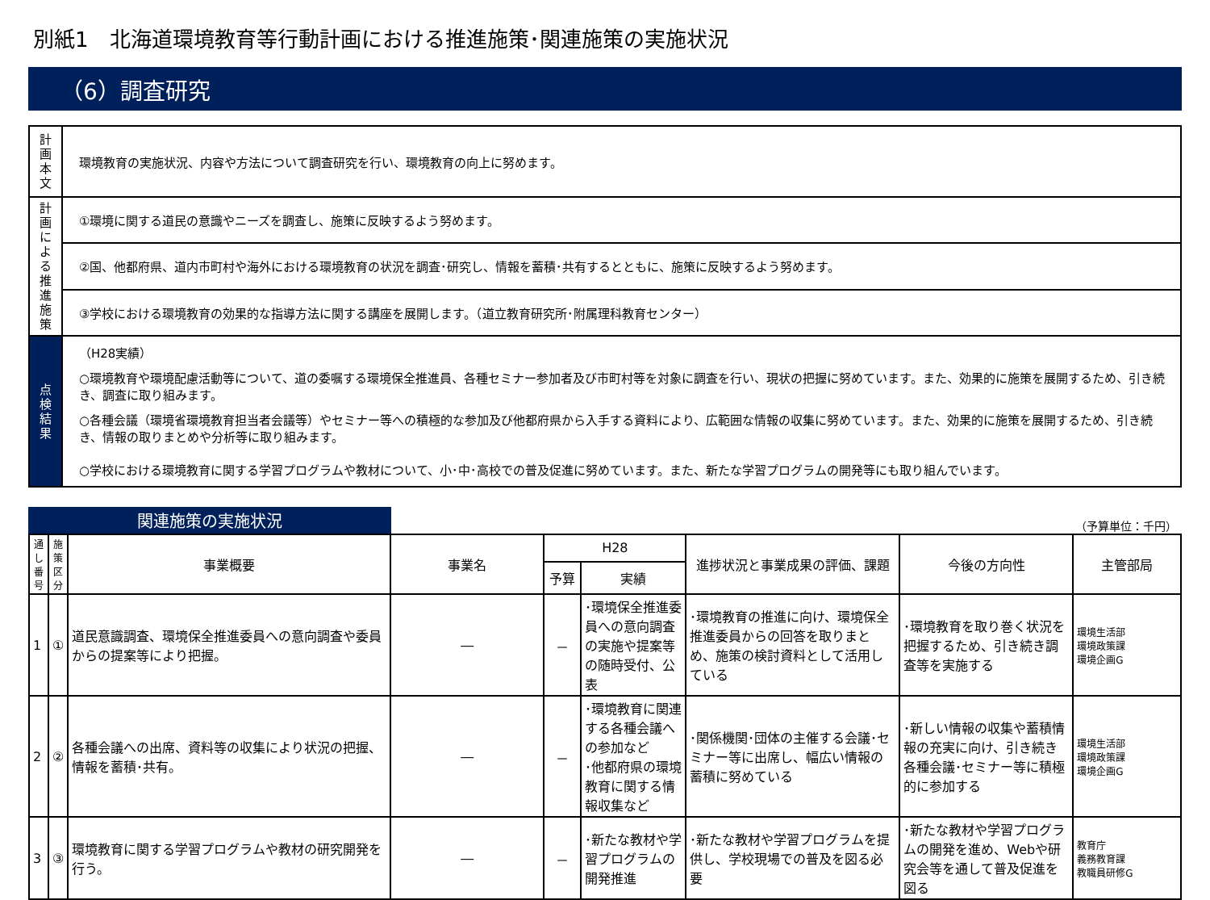別紙1　北海道環境教育等行動計画における推進施策･関連施策の実施状況
（6）調査研究
| 計 画 本 文 | 環境教育の実施状況、内容や方法について調査研究を行い、環境教育の向上に努めます。 |
| 計画による推進施策 | ①環境に関する道民の意識やニーズを調査し、施策に反映するよう努めます。 |
| | ②国、他都府県、道内市町村や海外における環境教育の状況を調査･研究し、情報を蓄積･共有するとともに、施策に反映するよう努めます。 |
| | ③学校における環境教育の効果的な指導方法に関する講座を展開します。（道立教育研究所･附属理科教育センター） |
| 点 検 結 果 | （H28実績） ○環境教育や環境配慮活動等について、道の委嘱する環境保全推進員、各種セミナー参加者及び市町村等を対象に調査を行い、現状の把握に努めています。また、効果的に施策を展開するため、引き続き、調査に取り組みます。 ○各種会議（環境省環境教育担当者会議等）やセミナー等への積極的な参加及び他都府県から入手する資料により、広範囲な情報の収集に努めています。また、効果的に施策を展開するため、引き続き、情報の取りまとめや分析等に取り組みます。 ○学校における環境教育に関する学習プログラムや教材について、小･中･高校での普及促進に努めています。また、新たな学習プログラムの開発等にも取り組んでいます。 |
関連施策の実施状況
（予算単位：千円）
| 通し番号 | 施策区分 | 事業概要 | 事業名 | H28 | | 進捗状況と事業成果の評価、課題 | 今後の方向性 | 主管部局 |
| --- | --- | --- | --- | --- | --- | --- | --- | --- |
| | | | | 予算 | 実績 | | | |
| 1 | ① | 道民意識調査、環境保全推進委員への意向調査や委員からの提案等により把握。 | ― | － | ･環境保全推進委員への意向調査の実施や提案等の随時受付、公表 | ･環境教育の推進に向け、環境保全推進委員からの回答を取りまとめ、施策の検討資料として活用している | ･環境教育を取り巻く状況を把握するため、引き続き調査等を実施する | 環境生活部 環境政策課 環境企画G |
| 2 | ② | 各種会議への出席、資料等の収集により状況の把握、情報を蓄積･共有。 | ― | － | ･環境教育に関連する各種会議への参加など ･他都府県の環境教育に関する情報収集など | ･関係機関･団体の主催する会議･セミナー等に出席し、幅広い情報の蓄積に努めている | ･新しい情報の収集や蓄積情報の充実に向け、引き続き各種会議･セミナー等に積極的に参加する | 環境生活部 環境政策課 環境企画G |
| 3 | ③ | 環境教育に関する学習プログラムや教材の研究開発を行う。 | ― | － | ･新たな教材や学習プログラムの開発推進 | ･新たな教材や学習プログラムを提供し、学校現場での普及を図る必要 | ･新たな教材や学習プログラムの開発を進め、Webや研究会等を通して普及促進を図る | 教育庁 義務教育課 教職員研修G |